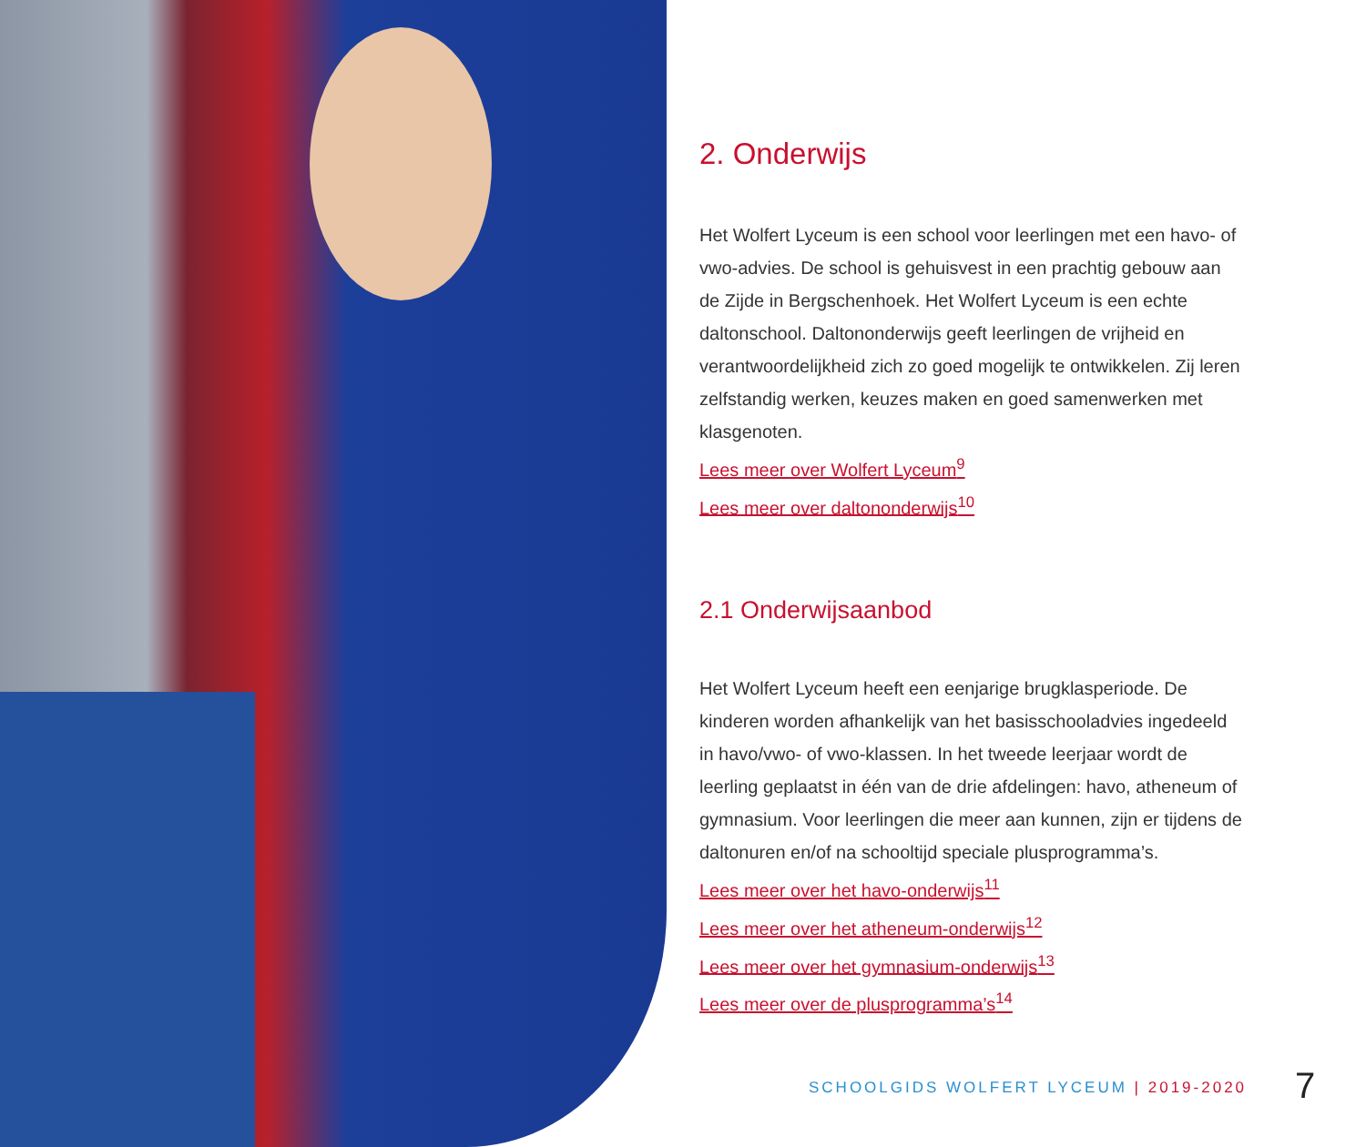2. Onderwijs
Het Wolfert Lyceum is een school voor leerlingen met een havo- of vwo-advies. De school is gehuisvest in een prachtig gebouw aan de Zijde in Bergschenhoek. Het Wolfert Lyceum is een echte daltonschool. Daltononderwijs geeft leerlingen de vrijheid en verantwoordelijkheid zich zo goed mogelijk te ontwikkelen. Zij leren zelfstandig werken, keuzes maken en goed samenwerken met klasgenoten.
Lees meer over Wolfert Lyceum<sup>9</sup>
Lees meer over daltononderwijs<sup>10</sup>
2.1 Onderwijsaanbod
Het Wolfert Lyceum heeft een eenjarige brugklasperiode. De kinderen worden afhankelijk van het basisschooladvies ingedeeld in havo/vwo- of vwo-klassen. In het tweede leerjaar wordt de leerling geplaatst in één van de drie afdelingen: havo, atheneum of gymnasium. Voor leerlingen die meer aan kunnen, zijn er tijdens de daltonuren en/of na schooltijd speciale plusprogramma’s.
Lees meer over het havo-onderwijs<sup>11</sup>
Lees meer over het atheneum-onderwijs<sup>12</sup>
Lees meer over het gymnasium-onderwijs<sup>13</sup>
Lees meer over de plusprogramma’s<sup>14</sup>
SCHOOLGIDS WOLFERT LYCEUM | 2019-2020
7